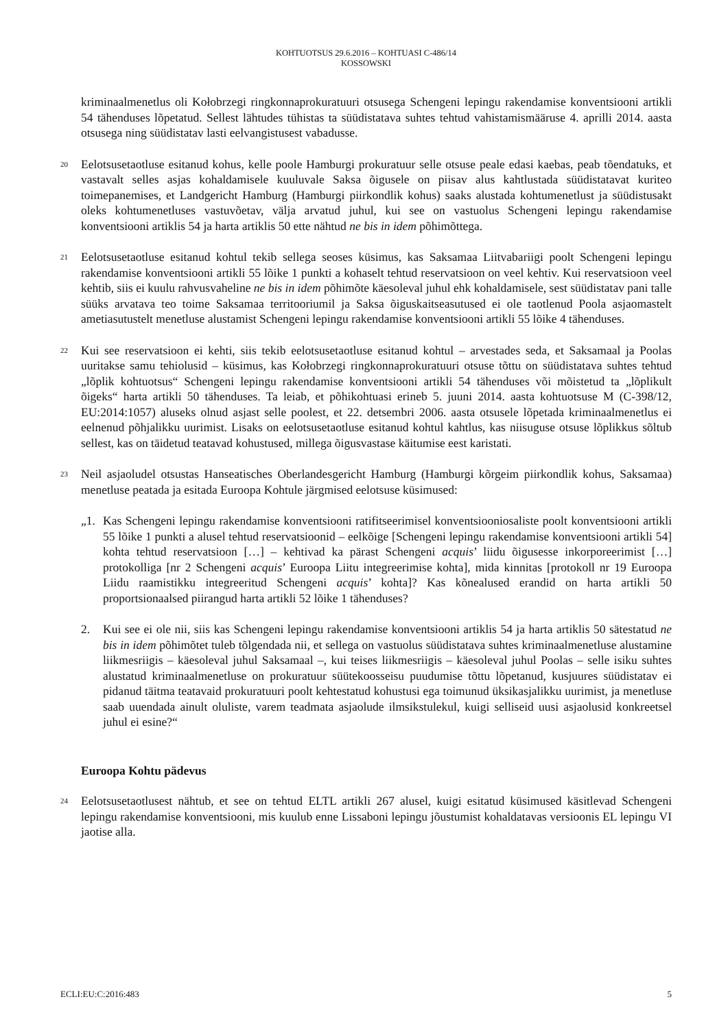KOHTUOTSUS 29.6.2016 – KOHTUASI C-486/14
KOSSOWSKI
kriminaalmenetlus oli Kołobrzegi ringkonnaprokuratuuri otsusega Schengeni lepingu rakendamise konventsiooni artikli 54 tähenduses lõpetatud. Sellest lähtudes tühistas ta süüdistatava suhtes tehtud vahistamismääruse 4. aprilli 2014. aasta otsusega ning süüdistatav lasti eelvangistusest vabadusse.
20
Eelotsusetaotluse esitanud kohus, kelle poole Hamburgi prokuratuur selle otsuse peale edasi kaebas, peab tõendatuks, et vastavalt selles asjas kohaldamisele kuuluvale Saksa õigusele on piisav alus kahtlustada süüdistatavat kuriteo toimepanemises, et Landgericht Hamburg (Hamburgi piirkondlik kohus) saaks alustada kohtumenetlust ja süüdistusakt oleks kohtumenetluses vastuvõetav, välja arvatud juhul, kui see on vastuolus Schengeni lepingu rakendamise konventsiooni artiklis 54 ja harta artiklis 50 ette nähtud ne bis in idem põhimõttega.
21
Eelotsusetaotluse esitanud kohtul tekib sellega seoses küsimus, kas Saksamaa Liitvabariigi poolt Schengeni lepingu rakendamise konventsiooni artikli 55 lõike 1 punkti a kohaselt tehtud reservatsioon on veel kehtiv. Kui reservatsioon veel kehtib, siis ei kuulu rahvusvaheline ne bis in idem põhimõte käesoleval juhul ehk kohaldamisele, sest süüdistatav pani talle süüks arvatava teo toime Saksamaa territooriumil ja Saksa õiguskaitseasutused ei ole taotlenud Poola asjaomastelt ametiasutustelt menetluse alustamist Schengeni lepingu rakendamise konventsiooni artikli 55 lõike 4 tähenduses.
22
Kui see reservatsioon ei kehti, siis tekib eelotsusetaotluse esitanud kohtul – arvestades seda, et Saksamaal ja Poolas uuritakse samu tehiolusid – küsimus, kas Kołobrzegi ringkonnaprokuratuuri otsuse tõttu on süüdistatava suhtes tehtud „lõplik kohtuotsus“ Schengeni lepingu rakendamise konventsiooni artikli 54 tähenduses või mõistetud ta „lõplikult õigeks“ harta artikli 50 tähenduses. Ta leiab, et põhikohtuasi erineb 5. juuni 2014. aasta kohtuotsuse M (C-398/12, EU:2014:1057) aluseks olnud asjast selle poolest, et 22. detsembri 2006. aasta otsusele lõpetada kriminaalmenetlus ei eelnenud põhjalikku uurimist. Lisaks on eelotsusetaotluse esitanud kohtul kahtlus, kas niisuguse otsuse lõplikkus sõltub sellest, kas on täidetud teatavad kohustused, millega õigusvastase käitumise eest karistati.
23
Neil asjaoludel otsustas Hanseatisches Oberlandesgericht Hamburg (Hamburgi kõrgeim piirkondlik kohus, Saksamaa) menetluse peatada ja esitada Euroopa Kohtule järgmised eelotsuse küsimused:
„1. Kas Schengeni lepingu rakendamise konventsiooni ratifitseerimisel konventsiooniosaliste poolt konventsiooni artikli 55 lõike 1 punkti a alusel tehtud reservatsioonid – eelkõige [Schengeni lepingu rakendamise konventsiooni artikli 54] kohta tehtud reservatsioon […] – kehtivad ka pärast Schengeni acquis’ liidu õigusesse inkorporeerimist […] protokolliga [nr 2 Schengeni acquis’ Euroopa Liitu integreerimise kohta], mida kinnitas [protokoll nr 19 Euroopa Liidu raamistikku integreeritud Schengeni acquis’ kohta]? Kas kõnealused erandid on harta artikli 50 proportsionaalsed piirangud harta artikli 52 lõike 1 tähenduses?
2. Kui see ei ole nii, siis kas Schengeni lepingu rakendamise konventsiooni artiklis 54 ja harta artiklis 50 sätestatud ne bis in idem põhimõtet tuleb tõlgendada nii, et sellega on vastuolus süüdistatava suhtes kriminaalmenetluse alustamine liikmesriigis – käesoleval juhul Saksamaal –, kui teises liikmesriigis – käesoleval juhul Poolas – selle isiku suhtes alustatud kriminaalmenetluse on prokuratuur süütekoosseisu puudumise tõttu lõpetanud, kusjuures süüdistatav ei pidanud täitma teatavaid prokuratuuri poolt kehtestatud kohustusi ega toimunud üksikasjalikku uurimist, ja menetluse saab uuendada ainult oluliste, varem teadmata asjaolude ilmsikstulekul, kuigi selliseid uusi asjaolusid konkreetsel juhul ei esine?“
Euroopa Kohtu pädevus
24
Eelotsusetaotlusest nähtub, et see on tehtud ELTL artikli 267 alusel, kuigi esitatud küsimused käsitlevad Schengeni lepingu rakendamise konventsiooni, mis kuulub enne Lissaboni lepingu jõustumist kohaldatavas versioonis EL lepingu VI jaotise alla.
ECLI:EU:C:2016:483 5